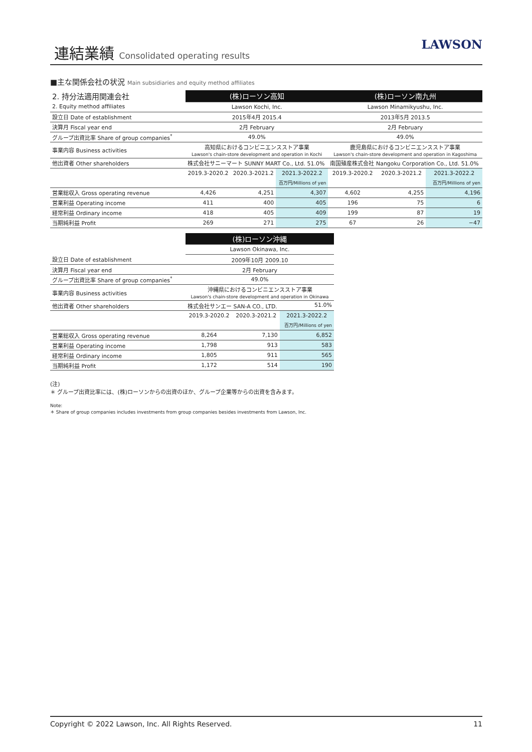連結業績 Consolidated operating results
LAWSON
■主な関係会社の状況 Main subsidiaries and equity method affiliates
| 2. 持分法適用関連会社 | (株)ローソン高知 | | | (株)ローソン南九州 | | |
| 2. Equity method affiliates | Lawson Kochi, Inc. | | | Lawson Minamikyushu, Inc. | | |
| 設立日 Date of establishment | 2015年4月 2015.4 | | | 2013年5月 2013.5 | | |
| 決算月 Fiscal year end | 2月 February | | | 2月 February | | |
| グループ出資比率 Share of group companies<sup>*</sup> | 49.0% | | | 49.0% | | |
| 事業内容 Business activities | 高知県におけるコンビニエンスストア事業 Lawson's chain-store development and operation in Kochi | | | 鹿児島県におけるコンビニエンスストア事業 Lawson's chain-store development and operation in Kagoshima | | |
| 他出資者 Other shareholders | 株式会社サニーマート SUNNY MART Co., Ltd. 51.0% | | | 南国殖産株式会社 Nangoku Corporation Co., Ltd. 51.0% | | |
| | 2019.3-2020.2 | 2020.3-2021.2 | 2021.3-2022.2 | 2019.3-2020.2 | 2020.3-2021.2 | 2021.3-2022.2 |
| | | | 百万円/Millions of yen | | | 百万円/Millions of yen |
| 営業総収入 Gross operating revenue | 4,426 | 4,251 | 4,307 | 4,602 | 4,255 | 4,196 |
| 営業利益 Operating income | 411 | 400 | 405 | 196 | 75 | 6 |
| 経常利益 Ordinary income | 418 | 405 | 409 | 199 | 87 | 19 |
| 当期純利益 Profit | 269 | 271 | 275 | 67 | 26 | −47 |
| | (株)ローソン沖縄 | | |
| | Lawson Okinawa, Inc. | | |
| 設立日 Date of establishment | 2009年10月 2009.10 | | |
| 決算月 Fiscal year end | 2月 February | | |
| グループ出資比率 Share of group companies<sup>*</sup> | 49.0% | | |
| 事業内容 Business activities | 沖縄県におけるコンビニエンスストア事業 Lawson's chain-store development and operation in Okinawa | | |
| 他出資者 Other shareholders | 株式会社サンエー SAN-A CO., LTD. 51.0% | | |
| | 2019.3-2020.2 | 2020.3-2021.2 | 2021.3-2022.2 |
| | | | 百万円/Millions of yen |
| 営業総収入 Gross operating revenue | 8,264 | 7,130 | 6,852 |
| 営業利益 Operating income | 1,798 | 913 | 583 |
| 経常利益 Ordinary income | 1,805 | 911 | 565 |
| 当期純利益 Profit | 1,172 | 514 | 190 |
(注)
＊ グループ出資比率には、(株)ローソンからの出資のほか、グループ企業等からの出資を含みます。
Note:
＊ Share of group companies includes investments from group companies besides investments from Lawson, Inc.
Copyright © 2022 Lawson, Inc. All Rights Reserved. 11